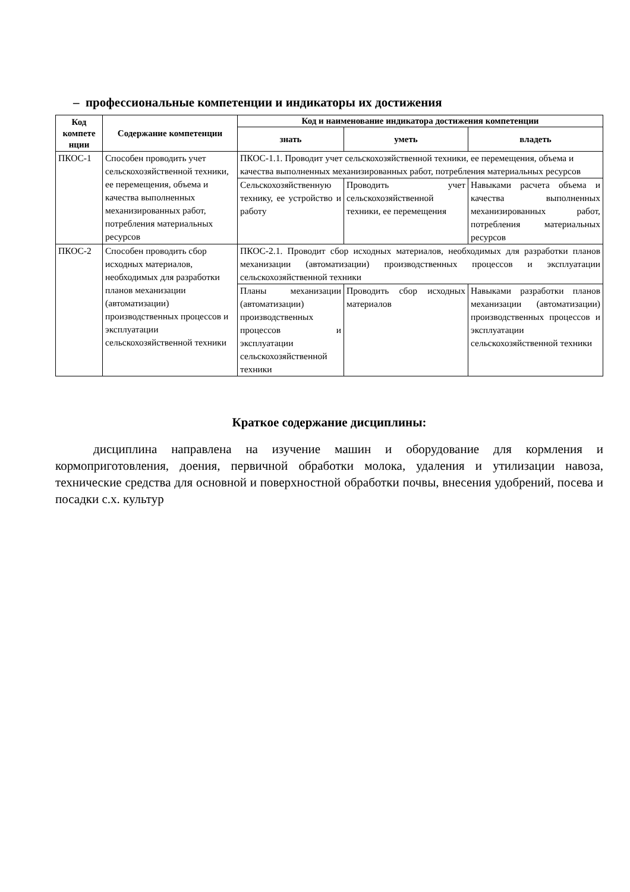– профессиональные компетенции и индикаторы их достижения
| Код компете нции | Содержание компетенции | Код и наименование индикатора достижения компетенции | | |
| --- | --- | --- | --- | --- |
| | | знать | уметь | владеть |
| ПКОС-1 | Способен проводить учет сельскохозяйственной техники, ее перемещения, объема и качества выполненных механизированных работ, потребления материальных ресурсов | ПКОС-1.1. Проводит учет сельскохозяйственной техники, ее перемещения, объема и качества выполненных механизированных работ, потребления материальных ресурсов | | |
| | | Сельскохозяйственную технику, ее устройство и работу | Проводить учет сельскохозяйственной техники, ее перемещения | Навыками расчета объема и качества выполненных механизированных работ, потребления материальных ресурсов |
| ПКОС-2 | Способен проводить сбор исходных материалов, необходимых для разработки планов механизации (автоматизации) производственных процессов и эксплуатации сельскохозяйственной техники | ПКОС-2.1. Проводит сбор исходных материалов, необходимых для разработки планов механизации (автоматизации) производственных процессов и эксплуатации сельскохозяйственной техники | | |
| | | Планы механизации (автоматизации) производственных процессов и эксплуатации сельскохозяйственной техники | Проводить сбор исходных материалов | Навыками разработки планов механизации (автоматизации) производственных процессов и эксплуатации сельскохозяйственной техники |
Краткое содержание дисциплины:
дисциплина направлена на изучение машин и оборудование для кормления и кормоприготовления, доения, первичной обработки молока, удаления и утилизации навоза, технические средства для основной и поверхностной обработки почвы, внесения удобрений, посева и посадки с.х. культур